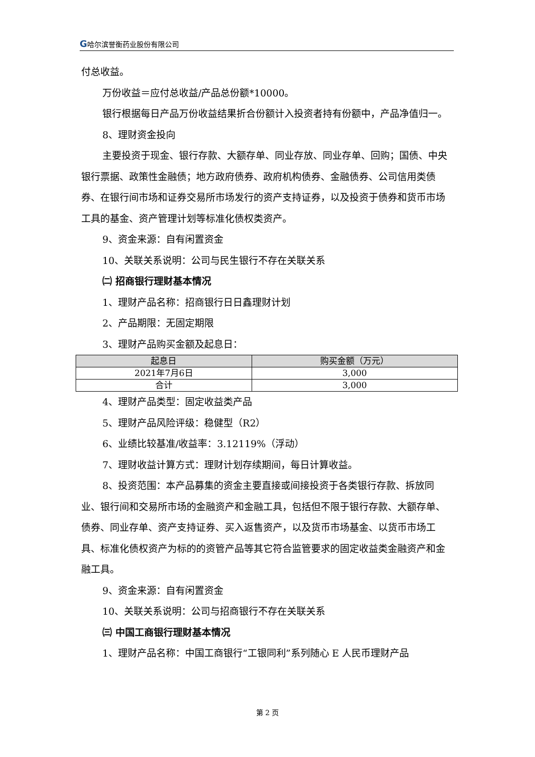G哈尔滨誉衡药业股份有限公司
付总收益。
万份收益＝应付总收益/产品总份额*10000。
银行根据每日产品万份收益结果折合份额计入投资者持有份额中，产品净值归一。
8、理财资金投向
主要投资于现金、银行存款、大额存单、同业存放、同业存单、回购；国债、中央银行票据、政策性金融债；地方政府债券、政府机构债券、金融债券、公司信用类债券、在银行间市场和证券交易所市场发行的资产支持证券，以及投资于债券和货币市场工具的基金、资产管理计划等标准化债权类资产。
9、资金来源：自有闲置资金
10、关联关系说明：公司与民生银行不存在关联关系
㈡ 招商银行理财基本情况
1、理财产品名称：招商银行日日鑫理财计划
2、产品期限：无固定期限
3、理财产品购买金额及起息日：
| 起息日 | 购买金额（万元） |
| --- | --- |
| 2021年7月6日 | 3,000 |
| 合计 | 3,000 |
4、理财产品类型：固定收益类产品
5、理财产品风险评级：稳健型（R2）
6、业绩比较基准/收益率：3.12119%（浮动）
7、理财收益计算方式：理财计划存续期间，每日计算收益。
8、投资范围：本产品募集的资金主要直接或间接投资于各类银行存款、拆放同业、银行间和交易所市场的金融资产和金融工具，包括但不限于银行存款、大额存单、债券、同业存单、资产支持证券、买入返售资产，以及货币市场基金、以货币市场工具、标准化债权资产为标的的资管产品等其它符合监管要求的固定收益类金融资产和金融工具。
9、资金来源：自有闲置资金
10、关联关系说明：公司与招商银行不存在关联关系
㈢ 中国工商银行理财基本情况
1、理财产品名称：中国工商银行“工银同利”系列随心 E 人民币理财产品
第 2 页